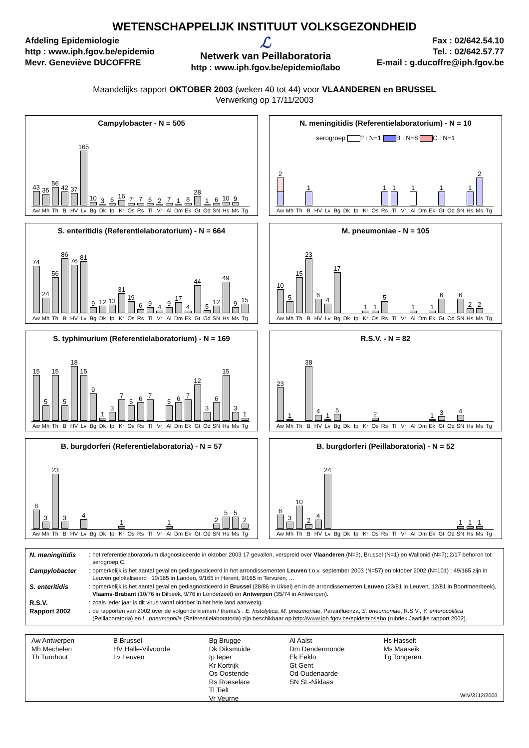WETENSCHAPPELIJK INSTITUUT VOLKSGEZONDHEID
Afdeling Epidemiologie
http : www.iph.fgov.be/epidemio
Mevr. Geneviève DUCOFFRE
ℒ
Netwerk van Peillaboratoria
http : www.iph.fgov.be/epidemio/labo
Fax : 02/642.54.10
Tel. : 02/642.57.77
E-mail : g.ducoffre@iph.fgov.be
Maandelijks rapport OKTOBER 2003 (weken 40 tot 44) voor VLAANDEREN en BRUSSEL
Verwerking op 17/11/2003
Campylobacter - N = 505
43
Aw
35
Mh
56
Th
42
B
37
HV
165
Lv
10
Bg
3
Dk
6
Ip
16
Kr
7
Os
7
Rs
6
Tl
2
Vr
7
Al
1
Dm
8
Ek
28
Gt
1
Od
6
SN
10
Hs
9
Ms
Tg
N. meningitidis (Referentielaboratorium) - N = 10
serogroep ? : N=1 B : N=8 C : N=1
2
Aw
Mh
Th
1
B
HV
Lv
Bg
Dk
Ip
Kr
Os
1
Rs
1
Tl
Vr
1
Al
Dm
Ek
1
Gt
Od
SN
1
Hs
2
Ms
Tg
S. enteritidis (Referentielaboratorium) - N = 664
74
Aw
24
Mh
56
Th
86
B
76
HV
81
Lv
9
Bg
12
Dk
13
Ip
31
Kr
19
Os
6
Rs
9
Tl
4
Vr
9
Al
17
Dm
4
Ek
44
Gt
5
Od
12
SN
49
Hs
9
Ms
15
Tg
M. pneumoniae - N = 105
10
Aw
5
Mh
15
Th
23
B
6
HV
4
Lv
17
Bg
Dk
Ip
1
Kr
1
Os
5
Rs
Tl
Vr
1
Al
Dm
1
Ek
6
Gt
Od
6
SN
2
Hs
2
Ms
Tg
S. typhimurium (Referentielaboratorium) - N = 169
15
Aw
5
Mh
15
Th
5
B
18
HV
15
Lv
9
Bg
1
Dk
3
Ip
7
Kr
5
Os
6
Rs
7
Tl
Vr
5
Al
6
Dm
7
Ek
12
Gt
3
Od
6
SN
15
Hs
3
Ms
1
Tg
R.S.V. - N = 82
23
Aw
1
Mh
Th
38
B
4
HV
1
Lv
5
Bg
Dk
Ip
Kr
2
Os
Rs
Tl
Vr
Al
Dm
1
Ek
3
Gt
Od
4
SN
Hs
Ms
Tg
B. burgdorferi (Referentielaboratoria) - N = 57
8
Aw
3
Mh
23
Th
3
B
HV
4
Lv
Bg
Dk
Ip
1
Kr
Os
Rs
Tl
Vr
1
Al
Dm
Ek
Gt
Od
2
SN
5
Hs
5
Ms
2
Tg
B. burgdorferi (Peillaboratoria) - N = 52
6
Aw
3
Mh
10
Th
2
B
4
HV
24
Lv
Bg
Dk
Ip
Kr
Os
Rs
Tl
Vr
Al
Dm
Ek
Gt
Od
1
SN
1
Hs
1
Ms
Tg
| N. meningitidis | : | het referentielaboratorium diagnosticeerde in oktober 2003 17 gevallen, verspreid over Vlaanderen (N=9), Brussel (N=1) en Wallonië (N=7); 2/17 behoren tot serogroep C. |
| Campylobacter | : | opmerkelijk is het aantal gevallen gediagnosticeerd in het arrondissementen Leuven t.o.v. september 2003 (N=57) en oktober 2002 (N=101) : 49/165 zijn in Leuven gelokaliseerd , 10/165 in Landen, 9/165 in Herent, 9/165 in Tervuren, … |
| S. enteritidis | : | opmerkelijk is het aantal gevallen gediagnosticeerd in Brussel (28/86 in Ukkel) en in de arrondissementen Leuven (23/81 in Leuven, 12/81 in Boortmeerbeek), Vlaams-Brabant (10/76 in Dilbeek, 9/76 in Londerzeel) en Antwerpen (35/74 in Antwerpen). |
| R.S.V. | : | zoals ieder jaar is dit virus vanaf oktober in het hele land aanwezig. |
| Rapport 2002 | : | de rapporten van 2002 over de volgende kiemen / thema's : E. histolytica, M. pneumoniae , Parainfluenza, S. pneumoniae , R.S.V., Y. enterocolitica (Peillaboratoria) en L. pneumophila (Referentielaboratoria) zijn beschikbaar op http://www.iph.fgov.be/epidemio/labo (rubriek Jaarlijks rapport 2002). |
Aw Antwerpen
Mh Mechelen
Th Turnhout
B Brussel
HV Halle-Vilvoorde
Lv Leuven
Bg Brugge
Dk Diksmuide
Ip Ieper
Kr Kortrijk
Os Oostende
Rs Roeselare
Tl Tielt
Vr Veurne
Al Aalst
Dm Dendermonde
Ek Eeklo
Gt Gent
Od Oudenaarde
SN St.-Niklaas
Hs Hasselt
Ms Maaseik
Tg Tongeren
WIV/3112/2003